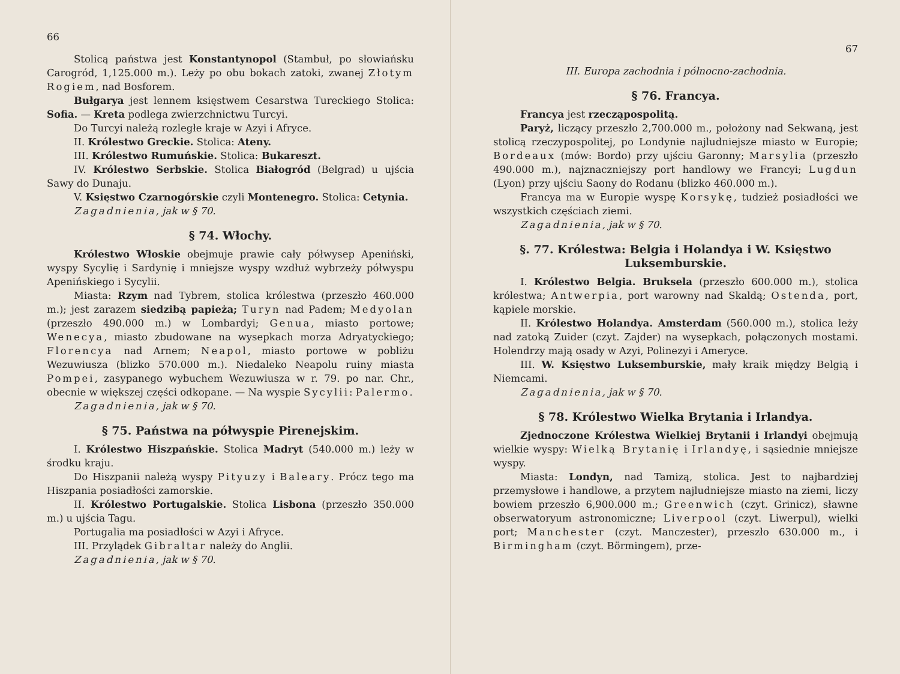66
Stolicą państwa jest Konstantynopol (Stambuł, po słowiańsku Carogród, 1,125.000 m.). Leży po obu bokach zatoki, zwanej Złotym Rogiem, nad Bosforem.
Bułgarya jest lennem księstwem Cesarstwa Tureckiego Stolica: Sofia. — Kreta podlega zwierzchnictwu Turcyi.
Do Turcyi należą rozległe kraje w Azyi i Afryce.
II. Królestwo Greckie. Stolica: Ateny.
III. Królestwo Rumuńskie. Stolica: Bukareszt.
IV. Królestwo Serbskie. Stolica Białogród (Belgrad) u ujścia Sawy do Dunaju.
V. Księstwo Czarnogórskie czyli Montenegro. Stolica: Cetynia.
Zagadnienia, jak w § 70.
§ 74. Włochy.
Królestwo Włoskie obejmuje prawie cały półwysep Apeniński, wyspy Sycylię i Sardynię i mniejsze wyspy wzdłuż wybrzeży półwyspu Apenińskiego i Sycylii.
Miasta: Rzym nad Tybrem, stolica królestwa (przeszło 460.000 m.); jest zarazem siedzibą papieża; Turyn nad Padem; Medyolan (przeszło 490.000 m.) w Lombardyi; Genua, miasto portowe; Wenecya, miasto zbudowane na wysepkach morza Adryatyckiego; Florencya nad Arnem; Neapol, miasto portowe w pobliżu Wezuwiusza (blizko 570.000 m.). Niedaleko Neapolu ruiny miasta Pompei, zasypanego wybuchem Wezuwiusza w r. 79. po nar. Chr., obecnie w większej części odkopane. — Na wyspie Sycylii: Palermo.
Zagadnienia, jak w § 70.
§ 75. Państwa na półwyspie Pirenejskim.
I. Królestwo Hiszpańskie. Stolica Madryt (540.000 m.) leży w środku kraju.
Do Hiszpanii należą wyspy Pityuzy i Baleary. Prócz tego ma Hiszpania posiadłości zamorskie.
II. Królestwo Portugalskie. Stolica Lisbona (przeszło 350.000 m.) u ujścia Tagu.
Portugalia ma posiadłości w Azyi i Afryce.
III. Przylądek Gibraltar należy do Anglii.
Zagadnienia, jak w § 70.
67
III. Europa zachodnia i północno-zachodnia.
§ 76. Francya.
Francya jest rzecząpospolitą.
Paryż, liczący przeszło 2,700.000 m., położony nad Sekwaną, jest stolicą rzeczypospolitej, po Londynie najludniejsze miasto w Europie; Bordeaux (mów: Bordo) przy ujściu Garonny; Marsylia (przeszło 490.000 m.), najznaczniejszy port handlowy we Francyi; Lugdun (Lyon) przy ujściu Saony do Rodanu (blizko 460.000 m.).
Francya ma w Europie wyspę Korsykę, tudzież posiadłości we wszystkich częściach ziemi.
Zagadnienia, jak w § 70.
§. 77. Królestwa: Belgia i Holandya i W. Księstwo Luksemburskie.
I. Królestwo Belgia. Bruksela (przeszło 600.000 m.), stolica królestwa; Antwerpia, port warowny nad Skaldą; Ostenda, port, kąpiele morskie.
II. Królestwo Holandya. Amsterdam (560.000 m.), stolica leży nad zatoką Zuider (czyt. Zajder) na wysepkach, połączonych mostami. Holendrzy mają osady w Azyi, Polinezyi i Ameryce.
III. W. Księstwo Luksemburskie, mały kraik między Belgią i Niemcami.
Zagadnienia, jak w § 70.
§ 78. Królestwo Wielka Brytania i Irlandya.
Zjednoczone Królestwa Wielkiej Brytanii i Irlandyi obejmują wielkie wyspy: Wielką Brytanię i Irlandyę, i sąsiednie mniejsze wyspy.
Miasta: Londyn, nad Tamizą, stolica. Jest to najbardziej przemysłowe i handlowe, a przytem najludniejsze miasto na ziemi, liczy bowiem przeszło 6,900.000 m.; Greenwich (czyt. Grinicz), sławne obserwatoryum astronomiczne; Liverpool (czyt. Liwerpul), wielki port; Manchester (czyt. Manczester), przeszło 630.000 m., i Birmingham (czyt. Börmingem), prze-